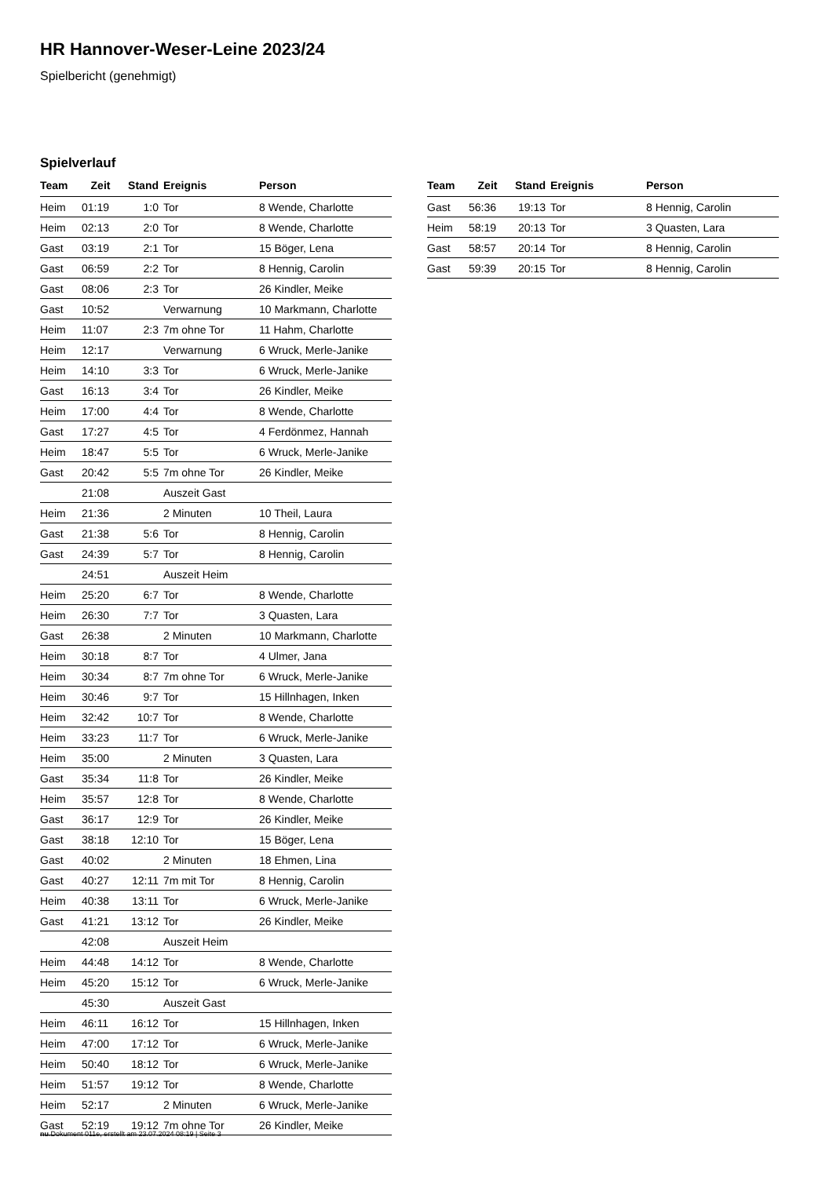HR Hannover-Weser-Leine 2023/24
Spielbericht (genehmigt)
Spielverlauf
| Team | Zeit | Stand | Ereignis | Person |
| --- | --- | --- | --- | --- |
| Heim | 01:19 | 1:0 | Tor | 8 Wende, Charlotte |
| Heim | 02:13 | 2:0 | Tor | 8 Wende, Charlotte |
| Gast | 03:19 | 2:1 | Tor | 15 Böger, Lena |
| Gast | 06:59 | 2:2 | Tor | 8 Hennig, Carolin |
| Gast | 08:06 | 2:3 | Tor | 26 Kindler, Meike |
| Gast | 10:52 | | Verwarnung | 10 Markmann, Charlotte |
| Heim | 11:07 | 2:3 | 7m ohne Tor | 11 Hahm, Charlotte |
| Heim | 12:17 | | Verwarnung | 6 Wruck, Merle-Janike |
| Heim | 14:10 | 3:3 | Tor | 6 Wruck, Merle-Janike |
| Gast | 16:13 | 3:4 | Tor | 26 Kindler, Meike |
| Heim | 17:00 | 4:4 | Tor | 8 Wende, Charlotte |
| Gast | 17:27 | 4:5 | Tor | 4 Ferdönmez, Hannah |
| Heim | 18:47 | 5:5 | Tor | 6 Wruck, Merle-Janike |
| Gast | 20:42 | 5:5 | 7m ohne Tor | 26 Kindler, Meike |
| | 21:08 | | Auszeit Gast | |
| Heim | 21:36 | | 2 Minuten | 10 Theil, Laura |
| Gast | 21:38 | 5:6 | Tor | 8 Hennig, Carolin |
| Gast | 24:39 | 5:7 | Tor | 8 Hennig, Carolin |
| | 24:51 | | Auszeit Heim | |
| Heim | 25:20 | 6:7 | Tor | 8 Wende, Charlotte |
| Heim | 26:30 | 7:7 | Tor | 3 Quasten, Lara |
| Gast | 26:38 | | 2 Minuten | 10 Markmann, Charlotte |
| Heim | 30:18 | 8:7 | Tor | 4 Ulmer, Jana |
| Heim | 30:34 | 8:7 | 7m ohne Tor | 6 Wruck, Merle-Janike |
| Heim | 30:46 | 9:7 | Tor | 15 Hillnhagen, Inken |
| Heim | 32:42 | 10:7 | Tor | 8 Wende, Charlotte |
| Heim | 33:23 | 11:7 | Tor | 6 Wruck, Merle-Janike |
| Heim | 35:00 | | 2 Minuten | 3 Quasten, Lara |
| Gast | 35:34 | 11:8 | Tor | 26 Kindler, Meike |
| Heim | 35:57 | 12:8 | Tor | 8 Wende, Charlotte |
| Gast | 36:17 | 12:9 | Tor | 26 Kindler, Meike |
| Gast | 38:18 | 12:10 | Tor | 15 Böger, Lena |
| Gast | 40:02 | | 2 Minuten | 18 Ehmen, Lina |
| Gast | 40:27 | 12:11 | 7m mit Tor | 8 Hennig, Carolin |
| Heim | 40:38 | 13:11 | Tor | 6 Wruck, Merle-Janike |
| Gast | 41:21 | 13:12 | Tor | 26 Kindler, Meike |
| | 42:08 | | Auszeit Heim | |
| Heim | 44:48 | 14:12 | Tor | 8 Wende, Charlotte |
| Heim | 45:20 | 15:12 | Tor | 6 Wruck, Merle-Janike |
| | 45:30 | | Auszeit Gast | |
| Heim | 46:11 | 16:12 | Tor | 15 Hillnhagen, Inken |
| Heim | 47:00 | 17:12 | Tor | 6 Wruck, Merle-Janike |
| Heim | 50:40 | 18:12 | Tor | 6 Wruck, Merle-Janike |
| Heim | 51:57 | 19:12 | Tor | 8 Wende, Charlotte |
| Heim | 52:17 | | 2 Minuten | 6 Wruck, Merle-Janike |
| Gast | 52:19 | 19:12 | 7m ohne Tor | 26 Kindler, Meike |
| Team | Zeit | Stand | Ereignis | Person |
| --- | --- | --- | --- | --- |
| Gast | 56:36 | 19:13 | Tor | 8 Hennig, Carolin |
| Heim | 58:19 | 20:13 | Tor | 3 Quasten, Lara |
| Gast | 58:57 | 20:14 | Tor | 8 Hennig, Carolin |
| Gast | 59:39 | 20:15 | Tor | 8 Hennig, Carolin |
nu.Dokument 011e, erstellt am 23.07.2024 08:19 | Seite 3